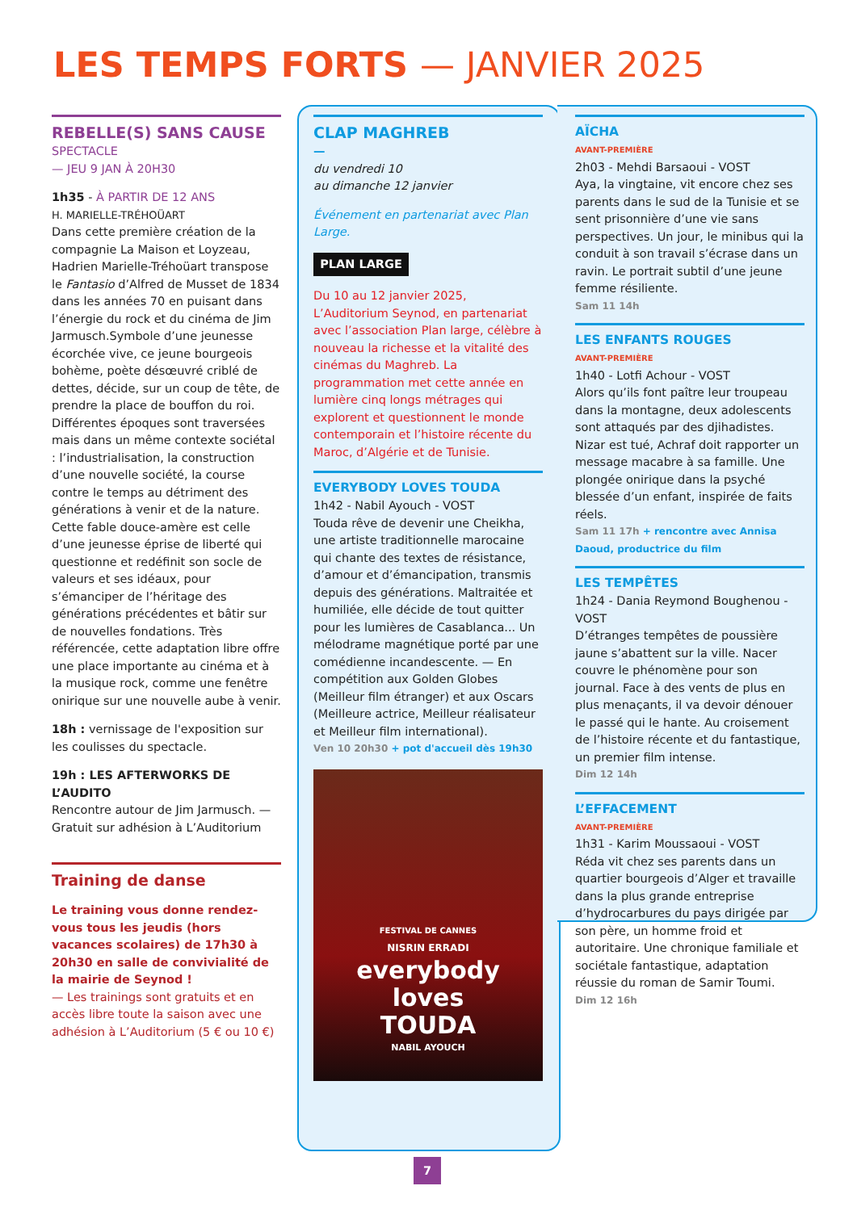LES TEMPS FORTS — JANVIER 2025
REBELLE(S) SANS CAUSE
SPECTACLE
— JEU 9 JAN À 20H30
1h35 - À PARTIR DE 12 ANS
H. MARIELLE-TRÉHOÜART
Dans cette première création de la compagnie La Maison et Loyzeau, Hadrien Marielle-Tréhoüart transpose le Fantasio d’Alfred de Musset de 1834 dans les années 70 en puisant dans l’énergie du rock et du cinéma de Jim Jarmusch.Symbole d’une jeunesse écorchée vive, ce jeune bourgeois bohème, poète désœuvré criblé de dettes, décide, sur un coup de tête, de prendre la place de bouffon du roi. Différentes époques sont traversées mais dans un même contexte sociétal : l’industrialisation, la construction d’une nouvelle société, la course contre le temps au détriment des générations à venir et de la nature. Cette fable douce-amère est celle d’une jeunesse éprise de liberté qui questionne et redéfinit son socle de valeurs et ses idéaux, pour s’émanciper de l’héritage des générations précédentes et bâtir sur de nouvelles fondations. Très référencée, cette adaptation libre offre une place importante au cinéma et à la musique rock, comme une fenêtre onirique sur une nouvelle aube à venir.
18h : vernissage de l'exposition sur les coulisses du spectacle.
19h : LES AFTERWORKS DE L’AUDITO
Rencontre autour de Jim Jarmusch. — Gratuit sur adhésion à L’Auditorium
Training de danse
Le training vous donne rendez-vous tous les jeudis (hors vacances scolaires) de 17h30 à 20h30 en salle de convivialité de la mairie de Seynod !
— Les trainings sont gratuits et en accès libre toute la saison avec une adhésion à L’Auditorium (5 € ou 10 €)
CLAP MAGHREB
—
du vendredi 10
au dimanche 12 janvier
Événement en partenariat avec Plan Large.
PLAN LARGE
Du 10 au 12 janvier 2025, L’Auditorium Seynod, en partenariat avec l’association Plan large, célèbre à nouveau la richesse et la vitalité des cinémas du Maghreb. La programmation met cette année en lumière cinq longs métrages qui explorent et questionnent le monde contemporain et l’histoire récente du Maroc, d’Algérie et de Tunisie.
EVERYBODY LOVES TOUDA
1h42 - Nabil Ayouch - VOST
Touda rêve de devenir une Cheikha, une artiste traditionnelle marocaine qui chante des textes de résistance, d’amour et d’émancipation, transmis depuis des générations. Maltraitée et humiliée, elle décide de tout quitter pour les lumières de Casablanca... Un mélodrame magnétique porté par une comédienne incandescente. — En compétition aux Golden Globes (Meilleur film étranger) et aux Oscars (Meilleure actrice, Meilleur réalisateur et Meilleur film international).
Ven 10 20h30 + pot d'accueil dès 19h30
FESTIVAL DE CANNES
NISRIN ERRADI
everybody
loves
TOUDA
NABIL AYOUCH
AÏCHA
AVANT-PREMIÈRE
2h03 - Mehdi Barsaoui - VOST
Aya, la vingtaine, vit encore chez ses parents dans le sud de la Tunisie et se sent prisonnière d’une vie sans perspectives. Un jour, le minibus qui la conduit à son travail s’écrase dans un ravin. Le portrait subtil d’une jeune femme résiliente.
Sam 11 14h
LES ENFANTS ROUGES
AVANT-PREMIÈRE
1h40 - Lotfi Achour - VOST
Alors qu’ils font paître leur troupeau dans la montagne, deux adolescents sont attaqués par des djihadistes. Nizar est tué, Achraf doit rapporter un message macabre à sa famille. Une plongée onirique dans la psyché blessée d’un enfant, inspirée de faits réels.
Sam 11 17h + rencontre avec Annisa Daoud, productrice du film
LES TEMPÊTES
1h24 - Dania Reymond Boughenou - VOST
D’étranges tempêtes de poussière jaune s’abattent sur la ville. Nacer couvre le phénomène pour son journal. Face à des vents de plus en plus menaçants, il va devoir dénouer le passé qui le hante. Au croisement de l’histoire récente et du fantastique, un premier film intense.
Dim 12 14h
L’EFFACEMENT
AVANT-PREMIÈRE
1h31 - Karim Moussaoui - VOST
Réda vit chez ses parents dans un quartier bourgeois d’Alger et travaille dans la plus grande entreprise d’hydrocarbures du pays dirigée par son père, un homme froid et autoritaire. Une chronique familiale et sociétale fantastique, adaptation réussie du roman de Samir Toumi.
Dim 12 16h
7